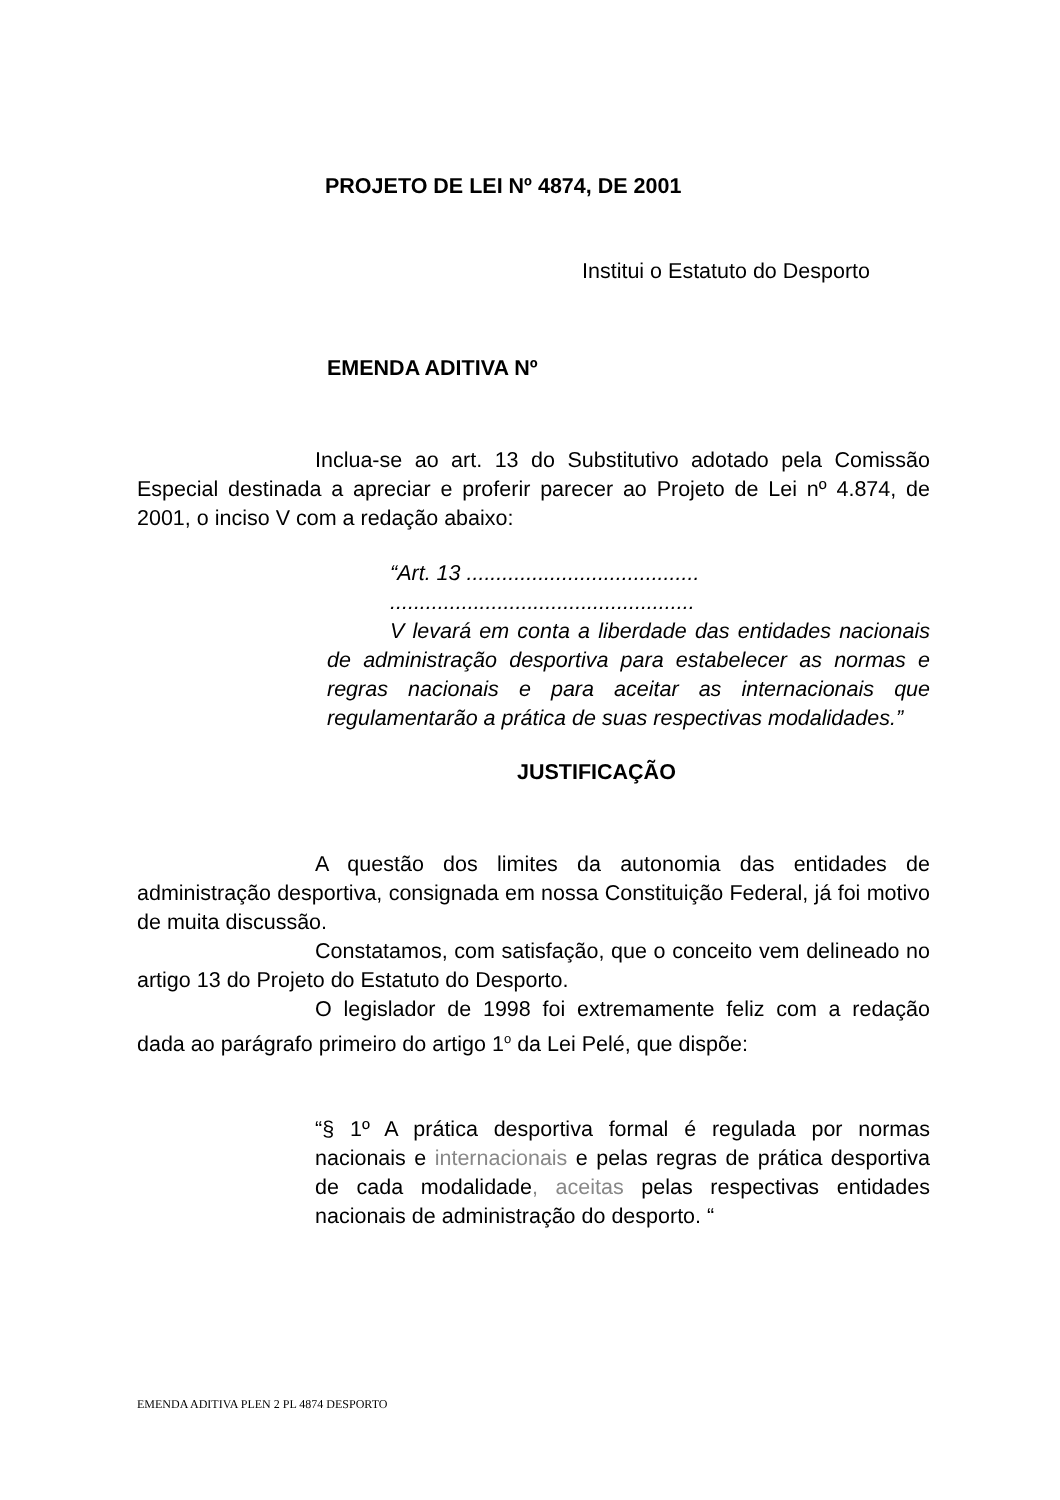PROJETO DE LEI Nº 4874, DE 2001
Institui o Estatuto do Desporto
EMENDA ADITIVA Nº
Inclua-se ao art. 13 do Substitutivo adotado pela Comissão Especial destinada a apreciar e proferir parecer ao Projeto de Lei nº 4.874, de 2001, o inciso V com a redação abaixo:
“Art. 13 .......................................
...................................................
V levará em conta a liberdade das entidades nacionais de administração desportiva para estabelecer as normas e regras nacionais e para aceitar as internacionais que regulamentarão a prática de suas respectivas modalidades.”
JUSTIFICAÇÃO
A questão dos limites da autonomia das entidades de administração desportiva, consignada em nossa Constituição Federal, já foi motivo de muita discussão.
Constatamos, com satisfação, que o conceito vem delineado no artigo 13 do Projeto do Estatuto do Desporto.
O legislador de 1998 foi extremamente feliz com a redação dada ao parágrafo primeiro do artigo 1<sup>o</sup> da Lei Pelé, que dispõe:
“§ 1º A prática desportiva formal é regulada por normas nacionais e internacionais e pelas regras de prática desportiva de cada modalidade, aceitas pelas respectivas entidades nacionais de administração do desporto. “
EMENDA ADITIVA PLEN 2 PL 4874 DESPORTO